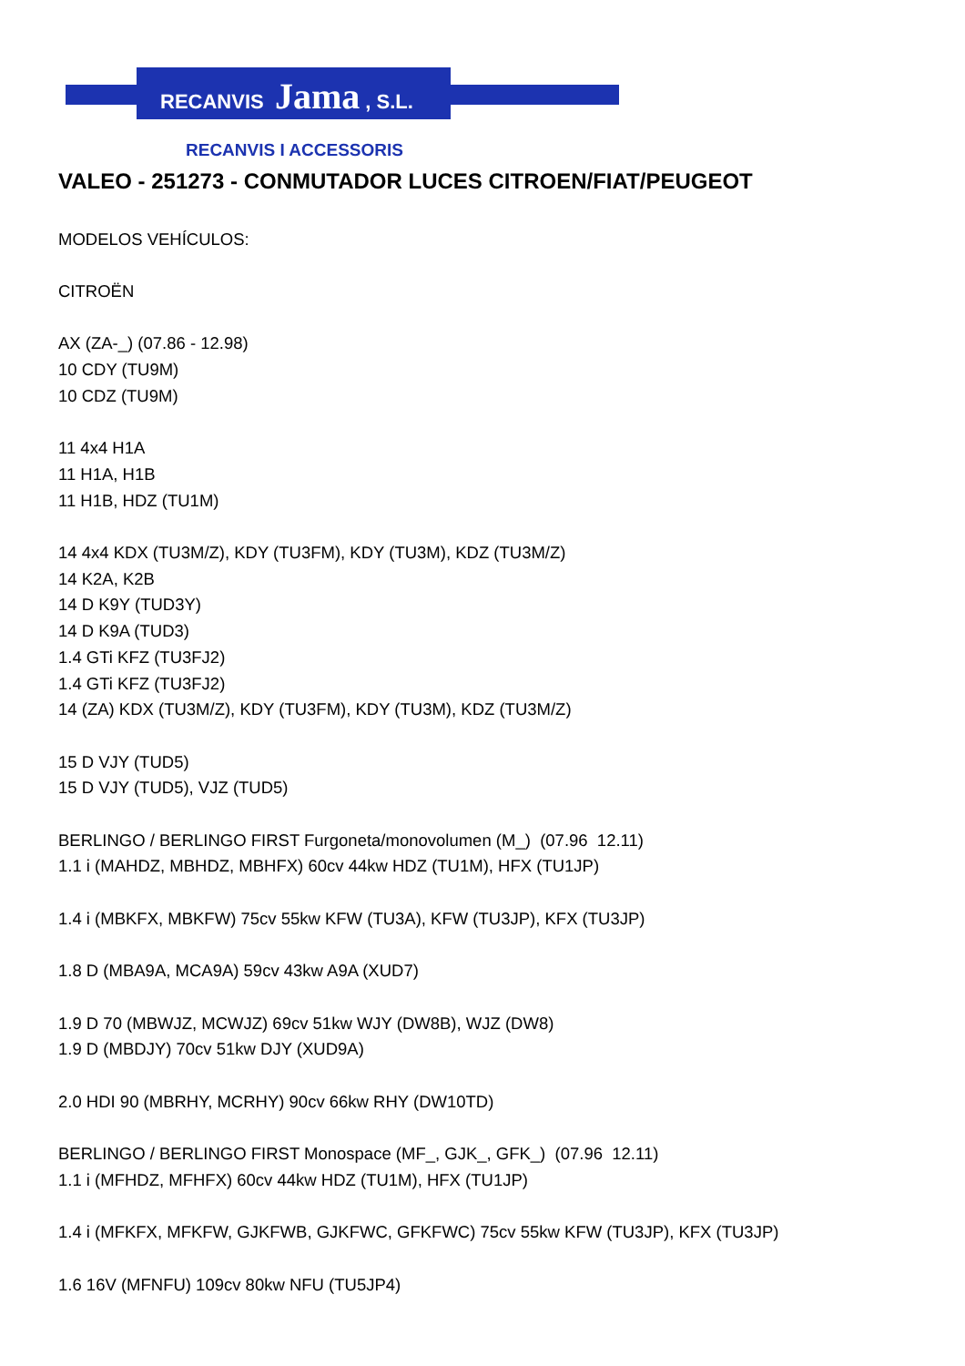RECANVIS Jama , S.L.
RECANVIS I ACCESSORIS
VALEO - 251273 - CONMUTADOR LUCES CITROEN/FIAT/PEUGEOT
MODELOS VEHÍCULOS:
CITROËN
AX (ZA-_) (07.86 - 12.98)
10 CDY (TU9M)
10 CDZ (TU9M)
11 4x4 H1A
11 H1A, H1B
11 H1B, HDZ (TU1M)
14 4x4 KDX (TU3M/Z), KDY (TU3FM), KDY (TU3M), KDZ (TU3M/Z)
14 K2A, K2B
14 D K9Y (TUD3Y)
14 D K9A (TUD3)
1.4 GTi KFZ (TU3FJ2)
1.4 GTi KFZ (TU3FJ2)
14 (ZA) KDX (TU3M/Z), KDY (TU3FM), KDY (TU3M), KDZ (TU3M/Z)
15 D VJY (TUD5)
15 D VJY (TUD5), VJZ (TUD5)
BERLINGO / BERLINGO FIRST Furgoneta/monovolumen (M_) (07.96 12.11)
1.1 i (MAHDZ, MBHDZ, MBHFX) 60cv 44kw HDZ (TU1M), HFX (TU1JP)
1.4 i (MBKFX, MBKFW) 75cv 55kw KFW (TU3A), KFW (TU3JP), KFX (TU3JP)
1.8 D (MBA9A, MCA9A) 59cv 43kw A9A (XUD7)
1.9 D 70 (MBWJZ, MCWJZ) 69cv 51kw WJY (DW8B), WJZ (DW8)
1.9 D (MBDJY) 70cv 51kw DJY (XUD9A)
2.0 HDI 90 (MBRHY, MCRHY) 90cv 66kw RHY (DW10TD)
BERLINGO / BERLINGO FIRST Monospace (MF_, GJK_, GFK_) (07.96 12.11)
1.1 i (MFHDZ, MFHFX) 60cv 44kw HDZ (TU1M), HFX (TU1JP)
1.4 i (MFKFX, MFKFW, GJKFWB, GJKFWC, GFKFWC) 75cv 55kw KFW (TU3JP), KFX (TU3JP)
1.6 16V (MFNFU) 109cv 80kw NFU (TU5JP4)